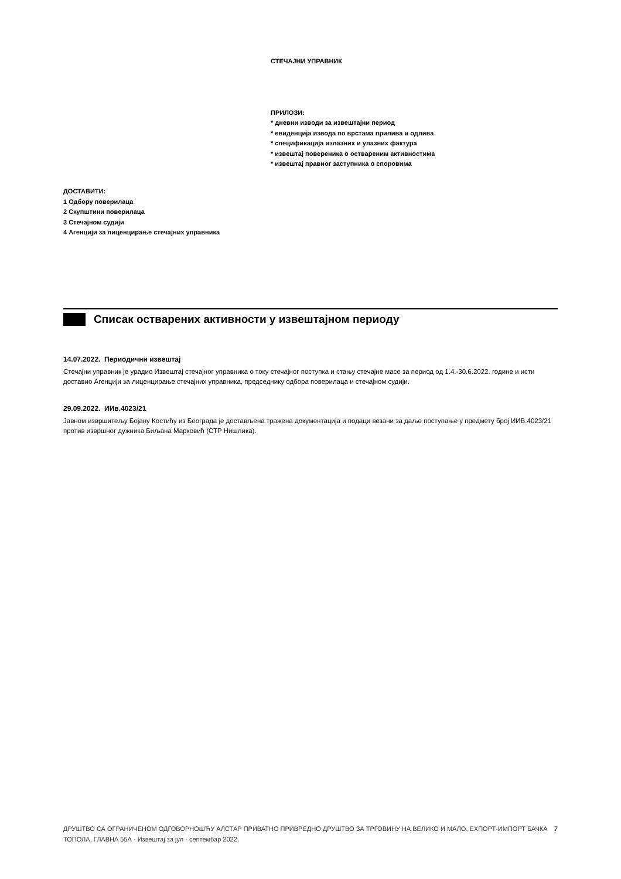СТЕЧАЈНИ УПРАВНИК
ПРИЛОЗИ:
* дневни изводи за извештајни период
* евиденција извода по врстама прилива и одлива
* спецификација излазних и улазних фактура
* извештај повереника о оствареним активностима
* извештај правног заступника о споровима
ДОСТАВИТИ:
1 Одбору поверилаца
2 Скупштини поверилаца
3 Стечајном судији
4 Агенцији за лиценцирање стечајних управника
Списак остварених активности у извештајном периоду
14.07.2022. Периодични извештај
Стечајни управник је урадио Извештај стечајног управника о току стечајног поступка и стању стечајне масе за период од 1.4.-30.6.2022. године и исти доставио Агенцији за лиценцирање стечајних управника, председнику одбора поверилаца и стечајном судији.
29.09.2022. ИИв.4023/21
Јавном извршитељу Бојану Костићу из Београда је достављена тражена документација и подаци везани за даље поступање у предмету број ИИВ.4023/21 против извршног дужника Биљана Марковић (СТР Нишлика).
ДРУШТВО СА ОГРАНИЧЕНОМ ОДГОВОРНОШЋУ АЛСТАР ПРИВАТНО ПРИВРЕДНО ДРУШТВО ЗА ТРГОВИНУ НА ВЕЛИКО И МАЛО, ЕХПОРТ-ИМПОРТ БАЧКА ТОПОЛА, ГЛАВНА 55А - Извештај за јул - септембар 2022.
7